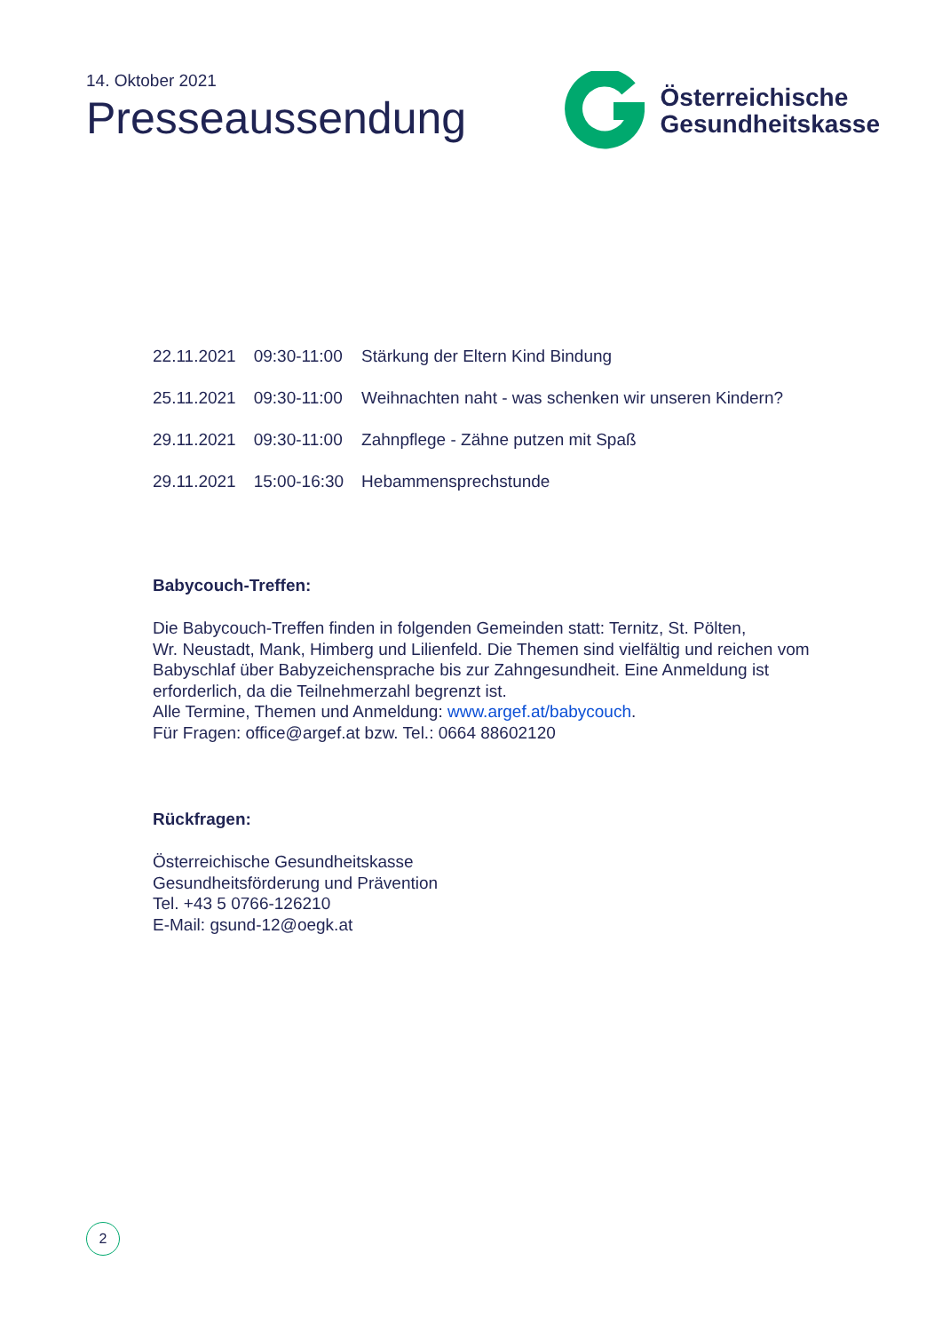14. Oktober 2021
Presseaussendung
Österreichische
Gesundheitskasse
| 22.11.2021 | 09:30-11:00 | Stärkung der Eltern Kind Bindung |
| 25.11.2021 | 09:30-11:00 | Weihnachten naht - was schenken wir unseren Kindern? |
| 29.11.2021 | 09:30-11:00 | Zahnpflege - Zähne putzen mit Spaß |
| 29.11.2021 | 15:00-16:30 | Hebammensprechstunde |
Babycouch-Treffen:
Die Babycouch-Treffen finden in folgenden Gemeinden statt: Ternitz, St. Pölten,
Wr. Neustadt, Mank, Himberg und Lilienfeld. Die Themen sind vielfältig und reichen vom
Babyschlaf über Babyzeichensprache bis zur Zahngesundheit. Eine Anmeldung ist
erforderlich, da die Teilnehmerzahl begrenzt ist.
Alle Termine, Themen und Anmeldung: www.argef.at/babycouch.
Für Fragen: office@argef.at bzw. Tel.: 0664 88602120
Rückfragen:
Österreichische Gesundheitskasse
Gesundheitsförderung und Prävention
Tel. +43 5 0766-126210
E-Mail: gsund-12@oegk.at
2